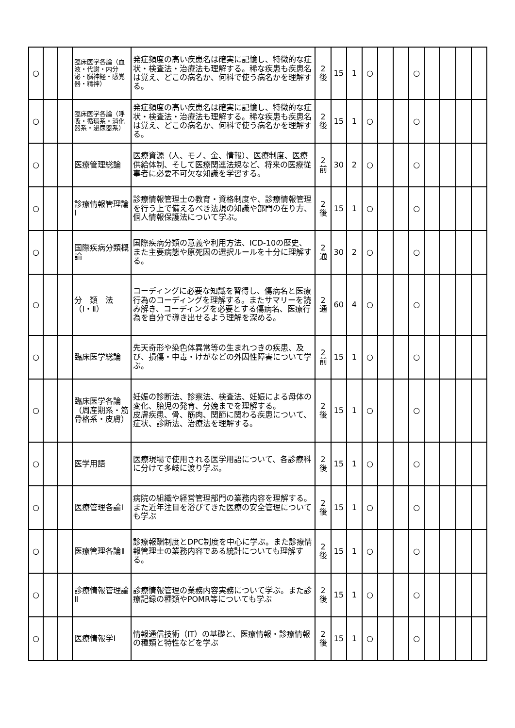| ○ | | | 臨床医学各論（血液・代謝・内分泌・脳神経・感覚器・精神） | 発症頻度の高い疾患名は確実に記憶し、特徴的な症状・検査法・治療法も理解する。稀な疾患も疾患名は覚え、どこの病名か、何科で使う病名かを理解する。 | 2 後 | 15 | 1 | ○ | | | ○ | | | | |
| ○ | | | 臨床医学各論（呼吸・循環系・消化器系・泌尿器系） | 発症頻度の高い疾患名は確実に記憶し、特徴的な症状・検査法・治療法も理解する。稀な疾患も疾患名は覚え、どこの病名か、何科で使う病名かを理解する。 | 2 後 | 15 | 1 | ○ | | | ○ | | | | |
| ○ | | | 医療管理総論 | 医療資源（人、モノ、金、情報）、医療制度、医療供給体制、そして医療関連法規など、将来の医療従事者に必要不可欠な知識を学習する。 | 2 前 | 30 | 2 | ○ | | | ○ | | | | |
| ○ | | | 診療情報管理論Ⅰ | 診療情報管理士の教育・資格制度や、診療情報管理を行う上で備えるべき法規の知識や部門の在り方、個人情報保護法について学ぶ。 | 2 後 | 15 | 1 | ○ | | | ○ | | | | |
| ○ | | | 国際疾病分類概論 | 国際疾病分類の意義や利用方法、ICD-10の歴史、また主要病態や原死因の選択ルールを十分に理解する。 | 2 通 | 30 | 2 | ○ | | | ○ | | | | |
| ○ | | | 分 類 法（Ⅰ・Ⅱ） | コーディングに必要な知識を習得し、傷病名と医療行為のコーディングを理解する。またサマリーを読み解き、コーディングを必要とする傷病名、医療行為を自分で導き出せるよう理解を深める。 | 2 通 | 60 | 4 | ○ | | | ○ | | | | |
| ○ | | | 臨床医学総論 | 先天奇形や染色体異常等の生まれつきの疾患、及び、損傷・中毒・けがなどの外因性障害について学ぶ。 | 2 前 | 15 | 1 | ○ | | | ○ | | | | |
| ○ | | | 臨床医学各論（周産期系・筋骨格系・皮膚） | 妊娠の診断法、診察法、検査法、妊娠による母体の変化、胎児の発育、分娩までを理解する。 皮膚疾患、骨、筋肉、関節に関わる疾患について、症状、診断法、治療法を理解する。 | 2 後 | 15 | 1 | ○ | | | ○ | | | | |
| ○ | | | 医学用語 | 医療現場で使用される医学用語について、各診療科に分けて多岐に渡り学ぶ。 | 2 後 | 15 | 1 | ○ | | | ○ | | | | |
| ○ | | | 医療管理各論Ⅰ | 病院の組織や経営管理部門の業務内容を理解する。また近年注目を浴びてきた医療の安全管理についても学ぶ | 2 後 | 15 | 1 | ○ | | | ○ | | | | |
| ○ | | | 医療管理各論Ⅱ | 診療報酬制度とDPC制度を中心に学ぶ。また診療情報管理士の業務内容である統計についても理解する。 | 2 後 | 15 | 1 | ○ | | | ○ | | | | |
| ○ | | | 診療情報管理論Ⅱ | 診療情報管理の業務内容実務について学ぶ。また診療記録の種類やPOMR等についても学ぶ | 2 後 | 15 | 1 | ○ | | | ○ | | | | |
| ○ | | | 医療情報学Ⅰ | 情報通信技術（IT）の基礎と、医療情報・診療情報の種類と特性などを学ぶ | 2 後 | 15 | 1 | ○ | | | ○ | | | | |